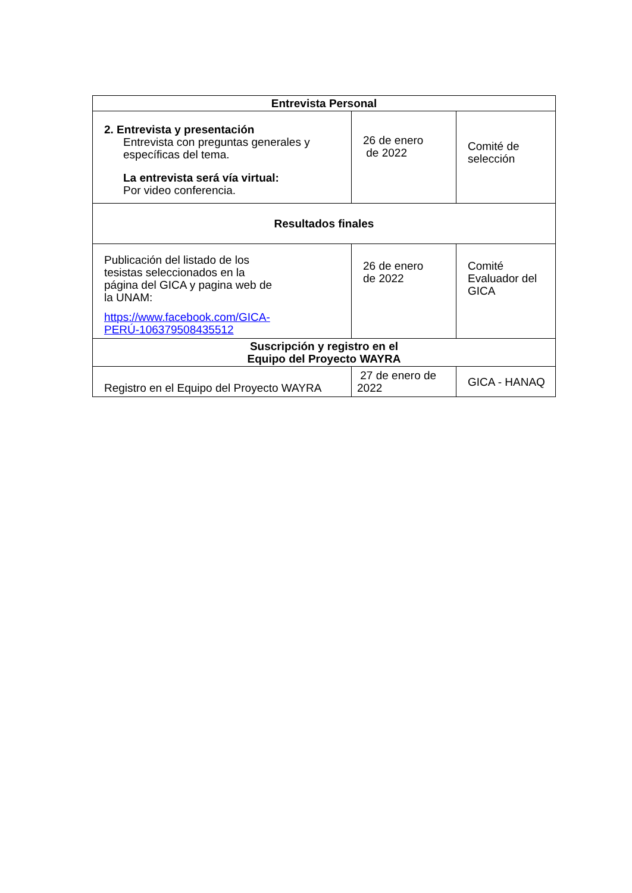| Entrevista Personal | | |
| --- | --- | --- |
| 2. Entrevista y presentación Entrevista con preguntas generales y específicas del tema. La entrevista será vía virtual: Por video conferencia. | 26 de enero de 2022 | Comité de selección |
| Resultados finales | | |
| Publicación del listado de los tesistas seleccionados en la página del GICA y pagina web de la UNAM: https://www.facebook.com/GICA- PERÚ-106379508435512 | 26 de enero de 2022 | Comité Evaluador del GICA |
| Suscripción y registro en el Equipo del Proyecto WAYRA | | |
| Registro en el Equipo del Proyecto WAYRA | 27 de enero de 2022 | GICA - HANAQ |